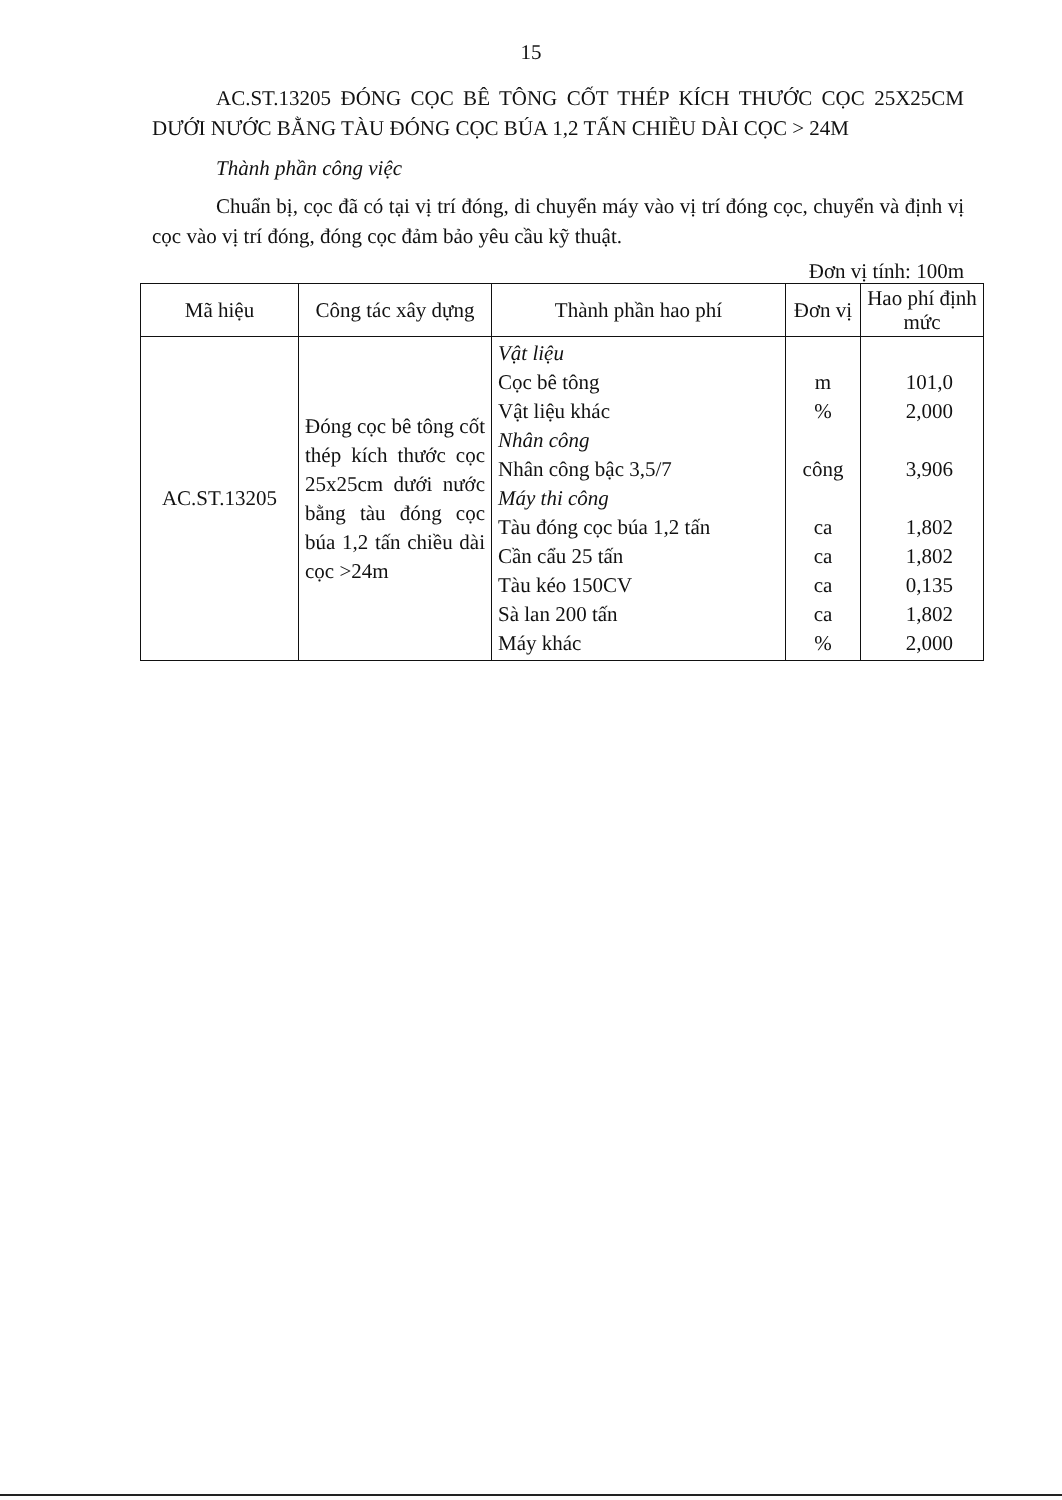15
AC.ST.13205 ĐÓNG CỌC BÊ TÔNG CỐT THÉP KÍCH THƯỚC CỌC 25X25CM DƯỚI NƯỚC BẰNG TÀU ĐÓNG CỌC BÚA 1,2 TẤN CHIỀU DÀI CỌC > 24M
Thành phần công việc
Chuẩn bị, cọc đã có tại vị trí đóng, di chuyển máy vào vị trí đóng cọc, chuyển và định vị cọc vào vị trí đóng, đóng cọc đảm bảo yêu cầu kỹ thuật.
Đơn vị tính: 100m
| Mã hiệu | Công tác xây dựng | Thành phần hao phí | Đơn vị | Hao phí định mức |
| --- | --- | --- | --- | --- |
| AC.ST.13205 | Đóng cọc bê tông cốt thép kích thước cọc 25x25cm dưới nước bằng tàu đóng cọc búa 1,2 tấn chiều dài cọc >24m | Vật liệu Cọc bê tông Vật liệu khác Nhân công Nhân công bậc 3,5/7 Máy thi công Tàu đóng cọc búa 1,2 tấn Cần cẩu 25 tấn Tàu kéo 150CV Sà lan 200 tấn Máy khác | m % công ca ca ca ca % | 101,0 2,000 3,906 1,802 1,802 0,135 1,802 2,000 |